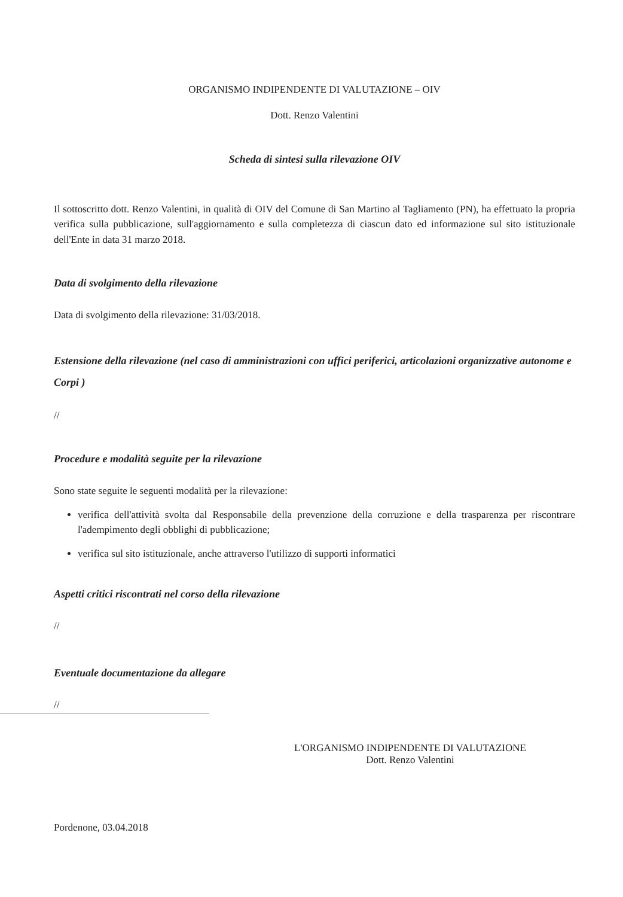ORGANISMO INDIPENDENTE DI VALUTAZIONE – OIV
Dott. Renzo Valentini
Scheda di sintesi sulla rilevazione OIV
Il sottoscritto dott. Renzo Valentini, in qualità di OIV del Comune di San Martino al Tagliamento (PN), ha effettuato la propria verifica sulla pubblicazione, sull'aggiornamento e sulla completezza di ciascun dato ed informazione sul sito istituzionale dell'Ente in data 31 marzo 2018.
Data di svolgimento della rilevazione
Data di svolgimento della rilevazione: 31/03/2018.
Estensione della rilevazione (nel caso di amministrazioni con uffici periferici, articolazioni organizzative autonome e Corpi )
//
Procedure e modalità seguite per la rilevazione
Sono state seguite le seguenti modalità per la rilevazione:
verifica dell'attività svolta dal Responsabile della prevenzione della corruzione e della trasparenza per riscontrare l'adempimento degli obblighi di pubblicazione;
verifica sul sito istituzionale, anche attraverso l'utilizzo di supporti informatici
Aspetti critici riscontrati nel corso della rilevazione
//
Eventuale documentazione da allegare
//
L'ORGANISMO INDIPENDENTE DI VALUTAZIONE
Dott. Renzo Valentini
Pordenone, 03.04.2018